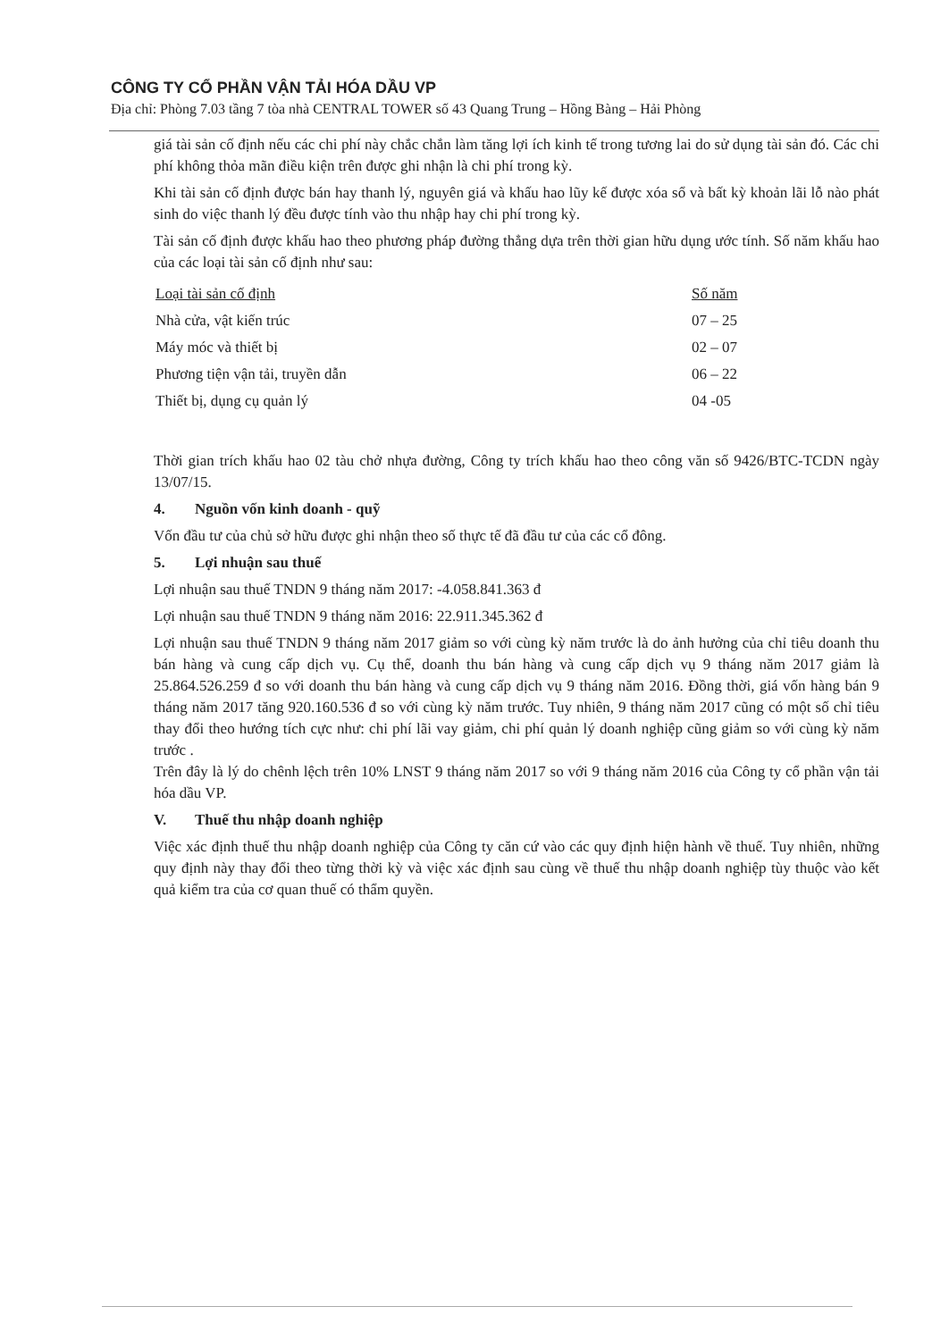CÔNG TY CỔ PHẦN VẬN TẢI HÓA DẦU VP
Địa chỉ: Phòng 7.03 tầng 7 tòa nhà CENTRAL TOWER số 43 Quang Trung – Hồng Bàng – Hải Phòng
giá tài sản cố định nếu các chi phí này chắc chắn làm tăng lợi ích kinh tế trong tương lai do sử dụng tài sản đó. Các chi phí không thỏa mãn điều kiện trên được ghi nhận là chi phí trong kỳ.
Khi tài sản cố định được bán hay thanh lý, nguyên giá và khấu hao lũy kế được xóa sổ và bất kỳ khoản lãi lỗ nào phát sinh do việc thanh lý đều được tính vào thu nhập hay chi phí trong kỳ.
Tài sản cố định được khấu hao theo phương pháp đường thẳng dựa trên thời gian hữu dụng ước tính. Số năm khấu hao của các loại tài sản cố định như sau:
| Loại tài sản cố định | Số năm |
| --- | --- |
| Nhà cửa, vật kiến trúc | 07 – 25 |
| Máy móc và thiết bị | 02 – 07 |
| Phương tiện vận tải, truyền dẫn | 06 – 22 |
| Thiết bị, dụng cụ quản lý | 04 -05 |
Thời gian trích khấu hao 02 tàu chở nhựa đường, Công ty trích khấu hao theo công văn số 9426/BTC-TCDN ngày 13/07/15.
4. Nguồn vốn kinh doanh - quỹ
Vốn đầu tư của chủ sở hữu được ghi nhận theo số thực tế đã đầu tư của các cổ đông.
5. Lợi nhuận sau thuế
Lợi nhuận sau thuế TNDN 9 tháng năm 2017: -4.058.841.363 đ
Lợi nhuận sau thuế TNDN 9 tháng năm 2016: 22.911.345.362 đ
Lợi nhuận sau thuế TNDN 9 tháng năm 2017 giảm so với cùng kỳ năm trước là do ảnh hưởng của chỉ tiêu doanh thu bán hàng và cung cấp dịch vụ. Cụ thể, doanh thu bán hàng và cung cấp dịch vụ 9 tháng năm 2017 giảm là 25.864.526.259 đ so với doanh thu bán hàng và cung cấp dịch vụ 9 tháng năm 2016. Đồng thời, giá vốn hàng bán 9 tháng năm 2017 tăng 920.160.536 đ so với cùng kỳ năm trước. Tuy nhiên, 9 tháng năm 2017 cũng có một số chỉ tiêu thay đổi theo hướng tích cực như: chi phí lãi vay giảm, chi phí quản lý doanh nghiệp cũng giảm so với cùng kỳ năm trước .
Trên đây là lý do chênh lệch trên 10% LNST 9 tháng năm 2017 so với 9 tháng năm 2016 của Công ty cổ phần vận tải hóa dầu VP.
V. Thuế thu nhập doanh nghiệp
Việc xác định thuế thu nhập doanh nghiệp của Công ty căn cứ vào các quy định hiện hành về thuế. Tuy nhiên, những quy định này thay đổi theo từng thời kỳ và việc xác định sau cùng về thuế thu nhập doanh nghiệp tùy thuộc vào kết quả kiểm tra của cơ quan thuế có thẩm quyền.